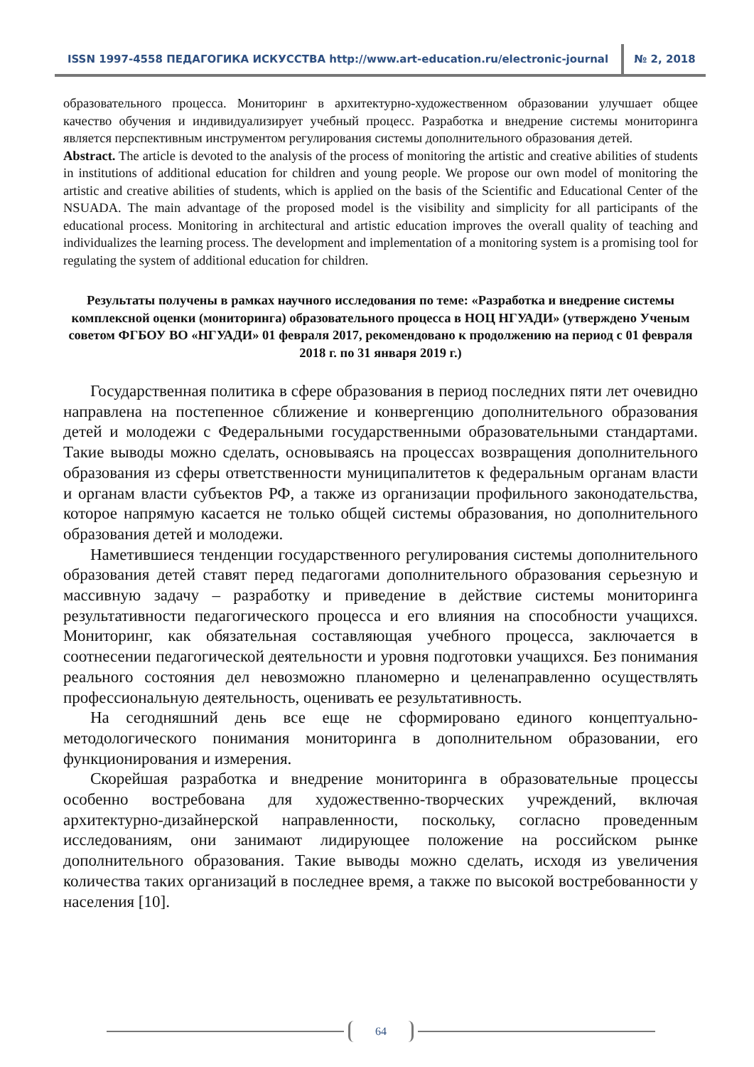ISSN 1997-4558 ПЕДАГОГИКА ИСКУССТВА http://www.art-education.ru/electronic-journal
№ 2, 2018
образовательного процесса. Мониторинг в архитектурно-художественном образовании улучшает общее качество обучения и индивидуализирует учебный процесс. Разработка и внедрение системы мониторинга является перспективным инструментом регулирования системы дополнительного образования детей.
Abstract. The article is devoted to the analysis of the process of monitoring the artistic and creative abilities of students in institutions of additional education for children and young people. We propose our own model of monitoring the artistic and creative abilities of students, which is applied on the basis of the Scientific and Educational Center of the NSUADA. The main advantage of the proposed model is the visibility and simplicity for all participants of the educational process. Monitoring in architectural and artistic education improves the overall quality of teaching and individualizes the learning process. The development and implementation of a monitoring system is a promising tool for regulating the system of additional education for children.
Результаты получены в рамках научного исследования по теме: «Разработка и внедрение системы комплексной оценки (мониторинга) образовательного процесса в НОЦ НГУАДИ» (утверждено Ученым советом ФГБОУ ВО «НГУАДИ» 01 февраля 2017, рекомендовано к продолжению на период с 01 февраля 2018 г. по 31 января 2019 г.)
Государственная политика в сфере образования в период последних пяти лет очевидно направлена на постепенное сближение и конвергенцию дополнительного образования детей и молодежи с Федеральными государственными образовательными стандартами. Такие выводы можно сделать, основываясь на процессах возвращения дополнительного образования из сферы ответственности муниципалитетов к федеральным органам власти и органам власти субъектов РФ, а также из организации профильного законодательства, которое напрямую касается не только общей системы образования, но дополнительного образования детей и молодежи.
Наметившиеся тенденции государственного регулирования системы дополнительного образования детей ставят перед педагогами дополнительного образования серьезную и массивную задачу – разработку и приведение в действие системы мониторинга результативности педагогического процесса и его влияния на способности учащихся. Мониторинг, как обязательная составляющая учебного процесса, заключается в соотнесении педагогической деятельности и уровня подготовки учащихся. Без понимания реального состояния дел невозможно планомерно и целенаправленно осуществлять профессиональную деятельность, оценивать ее результативность.
На сегодняшний день все еще не сформировано единого концептуально-методологического понимания мониторинга в дополнительном образовании, его функционирования и измерения.
Скорейшая разработка и внедрение мониторинга в образовательные процессы особенно востребована для художественно-творческих учреждений, включая архитектурно-дизайнерской направленности, поскольку, согласно проведенным исследованиям, они занимают лидирующее положение на российском рынке дополнительного образования. Такие выводы можно сделать, исходя из увеличения количества таких организаций в последнее время, а также по высокой востребованности у населения [10].
64